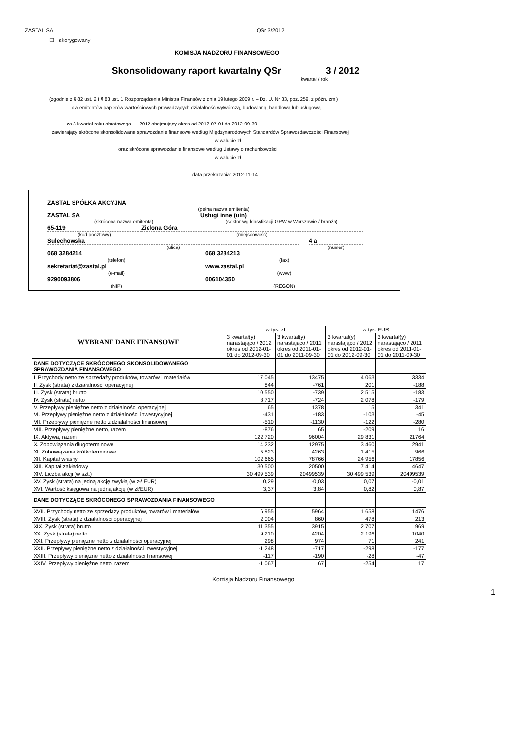ZASTAL SA QSr 3/2012
☐ skorygowany
KOMISJA NADZORU FINANSOWEGO
Skonsolidowany raport kwartalny QSr 3 / 2012
kwartał / rok
(zgodnie z § 82 ust. 2 i § 83 ust. 1 Rozporządzenia Ministra Finansów z dnia 19 lutego 2009 r. – Dz. U. Nr 33, poz. 259, z późn. zm.)
dla emitentów papierów wartościowych prowadzących działalność wytwórczą, budowlaną, handlową lub usługową
za 3 kwartał roku obrotowego 2012 obejmujący okres od 2012-07-01 do 2012-09-30
zawierający skrócone skonsolidowane sprawozdanie finansowe według Międzynarodowych Standardów Sprawozdawczości Finansowej
w walucie zł
oraz skrócone sprawozdanie finansowe według Ustawy o rachunkowości
w walucie zł
data przekazania: 2012-11-14
ZASTAL SPÓŁKA AKCYJNA
(pełna nazwa emitenta)
ZASTAL SA
(skrócona nazwa emitenta)
Usługi inne (uin)
(sektor wg klasyfikacji GPW w Warszawie / branża)
65-119
(kod pocztowy)
Zielona Góra
(miejscowość)
Sulechowska
(ulica)
4 a
(numer)
068 3284214
(telefon)
068 3284213
(fax)
sekretariat@zastal.pl
(e-mail)
www.zastal.pl
(www)
9290093806
(NIP)
006104350
(REGON)
| WYBRANE DANE FINANSOWE | w tys. zł | | w tys. EUR | |
| --- | --- | --- | --- | --- |
| | 3 kwartał(y) narastająco / 2012 okres od 2012-01-01 do 2012-09-30 | 3 kwartał(y) narastająco / 2011 okres od 2011-01-01 do 2011-09-30 | 3 kwartał(y) narastająco / 2012 okres od 2012-01-01 do 2012-09-30 | 3 kwartał(y) narastająco / 2011 okres od 2011-01-01 do 2011-09-30 |
| DANE DOTYCZĄCE SKRÓCONEGO SKONSOLIDOWANEGO SPRAWOZDANIA FINANSOWEGO | | | | |
| I. Przychody netto ze sprzedaży produktów, towarów i materiałów | 17 045 | 13475 | 4 063 | 3334 |
| II. Zysk (strata) z działalności operacyjnej | 844 | -761 | 201 | -188 |
| III. Zysk (strata) brutto | 10 550 | -739 | 2 515 | -183 |
| IV. Zysk (strata) netto | 8 717 | -724 | 2 078 | -179 |
| V. Przepływy pieniężne netto z działalności operacyjnej | 65 | 1378 | 15 | 341 |
| VI. Przepływy pieniężne netto z działalności inwestycyjnej | -431 | -183 | -103 | -45 |
| VII. Przepływy pieniężne netto z działalności finansowej | -510 | -1130 | -122 | -280 |
| VIII. Przepływy pieniężne netto, razem | -876 | 65 | -209 | 16 |
| IX. Aktywa, razem | 122 720 | 96004 | 29 831 | 21764 |
| X. Zobowiązania długoterminowe | 14 232 | 12975 | 3 460 | 2941 |
| XI. Zobowiązania krótkoterminowe | 5 823 | 4263 | 1 415 | 966 |
| XII. Kapitał własny | 102 665 | 78766 | 24 956 | 17856 |
| XIII. Kapitał zakładowy | 30 500 | 20500 | 7 414 | 4647 |
| XIV. Liczba akcji (w szt.) | 30 499 539 | 20499539 | 30 499 539 | 20499539 |
| XV. Zysk (strata) na jedną akcję zwykłą (w zł/ EUR) | 0,29 | -0,03 | 0,07 | -0,01 |
| XVI. Wartość księgowa na jedną akcję (w zł/EUR) | 3,37 | 3,84 | 0,82 | 0,87 |
| DANE DOTYCZĄCE SKRÓCONEGO SPRAWOZDANIA FINANSOWEGO | | | | |
| XVII. Przychody netto ze sprzedaży produktów, towarów i materiałów | 6 955 | 5964 | 1 658 | 1476 |
| XVIII. Zysk (strata) z działalności operacyjnej | 2 004 | 860 | 478 | 213 |
| XIX. Zysk (strata) brutto | 11 355 | 3915 | 2 707 | 969 |
| XX. Zysk (strata) netto | 9 210 | 4204 | 2 196 | 1040 |
| XXI. Przepływy pieniężne netto z działalności operacyjnej | 298 | 974 | 71 | 241 |
| XXII. Przepływy pieniężne netto z działalności inwestycyjnej | -1 248 | -717 | -298 | -177 |
| XXIII. Przepływy pieniężne netto z działalności finansowej | -117 | -190 | -28 | -47 |
| XXIV. Przepływy pieniężne netto, razem | -1 067 | 67 | -254 | 17 |
Komisja Nadzoru Finansowego
1